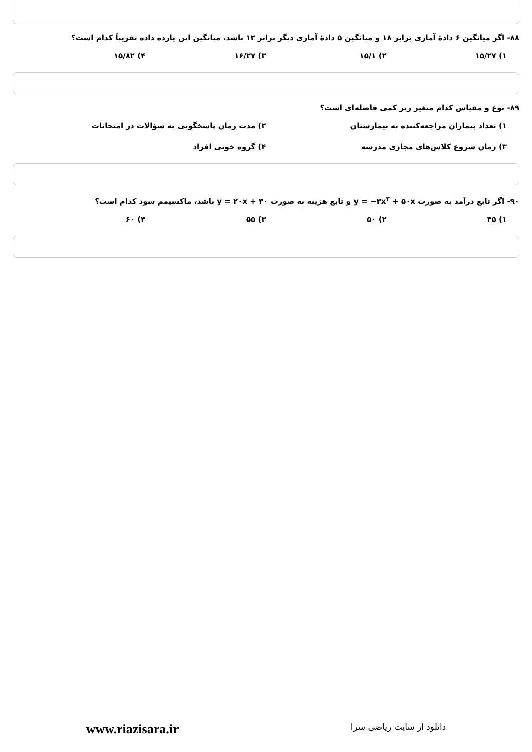۸۸- اگر میانگین ۶ دادهٔ آماری برابر ۱۸ و میانگین ۵ دادهٔ آماری دیگر برابر ۱۲ باشد، میانگین این یازده داده تقریباً کدام است؟
۱) ۱۵/۲۷ ۲) ۱۵/۱ ۳) ۱۶/۲۷ ۴) ۱۵/۸۲
۸۹- نوع و مقیاس کدام متغیر زیر کمی فاصله‌ای است؟
۱) تعداد بیماران مراجعه‌کننده به بیمارستان
۲) مدت زمان پاسخگویی به سؤالات در امتحانات
۳) زمان شروع کلاس‌های مجازی مدرسه
۴) گروه خونی افراد
۹۰- اگر تابع درآمد به صورت y = −۳x<sup>۲</sup> + ۵۰x و تابع هزینه به صورت y = ۲۰x + ۳۰ باشد، ماکسیمم سود کدام است؟
۱) ۴۵ ۲) ۵۰ ۳) ۵۵ ۴) ۶۰
www.riazisara.ir
دانلود از سایت ریاضی سرا